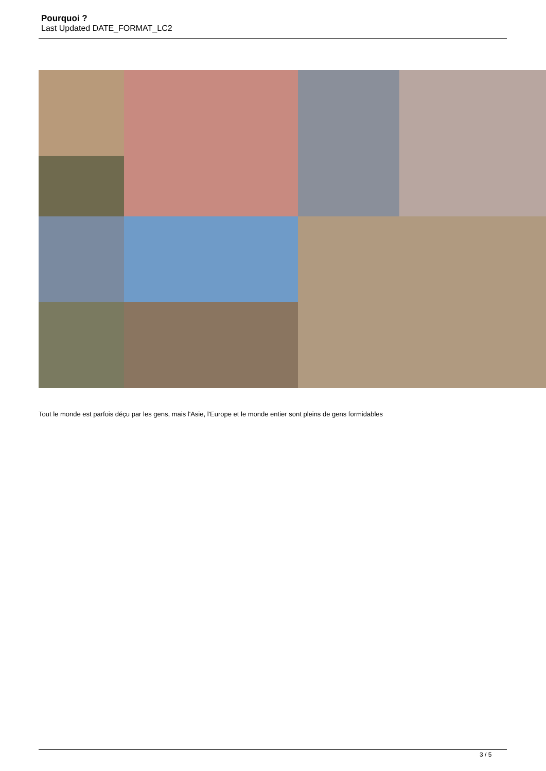Pourquoi ?
Last Updated DATE_FORMAT_LC2
Tout le monde est parfois déçu par les gens, mais l'Asie, l'Europe et le monde entier sont pleins de gens formidables
3 / 5